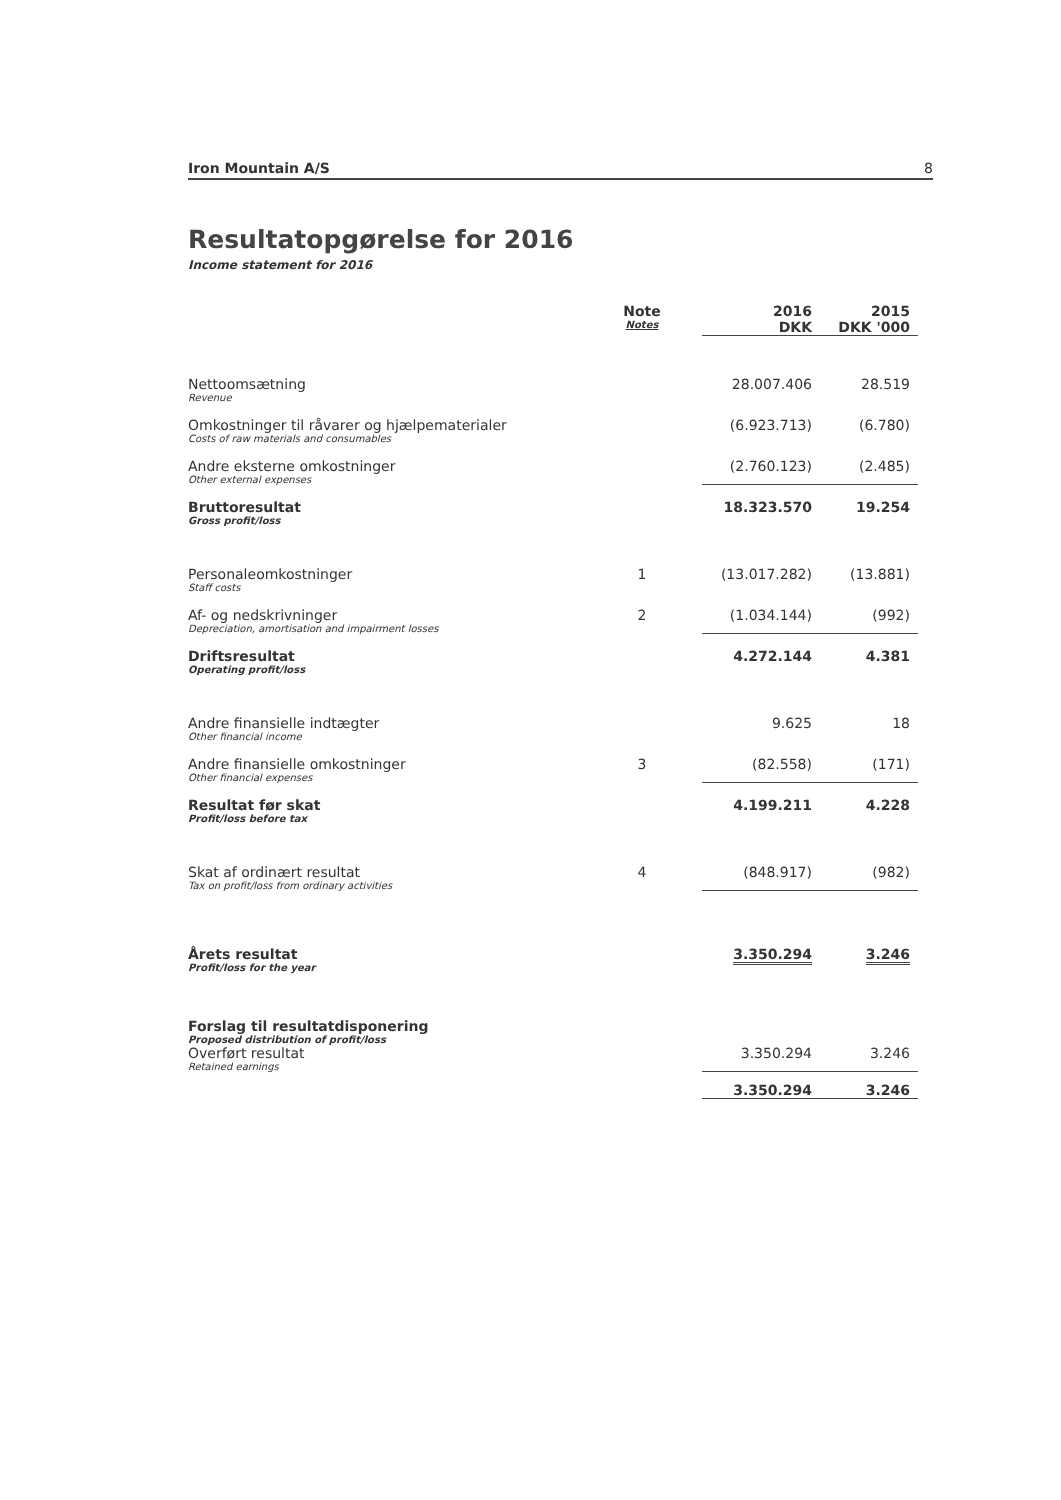Iron Mountain A/S 8
Resultatopgørelse for 2016
Income statement for 2016
| | Note Notes | 2016 DKK | 2015 DKK '000 |
| --- | --- | --- | --- |
| Nettoomsætning Revenue | | 28.007.406 | 28.519 |
| Omkostninger til råvarer og hjælpematerialer Costs of raw materials and consumables | | (6.923.713) | (6.780) |
| Andre eksterne omkostninger Other external expenses | | (2.760.123) | (2.485) |
| Bruttoresultat Gross profit/loss | | 18.323.570 | 19.254 |
| Personaleomkostninger Staff costs | 1 | (13.017.282) | (13.881) |
| Af- og nedskrivninger Depreciation, amortisation and impairment losses | 2 | (1.034.144) | (992) |
| Driftsresultat Operating profit/loss | | 4.272.144 | 4.381 |
| Andre finansielle indtægter Other financial income | | 9.625 | 18 |
| Andre finansielle omkostninger Other financial expenses | 3 | (82.558) | (171) |
| Resultat før skat Profit/loss before tax | | 4.199.211 | 4.228 |
| Skat af ordinært resultat Tax on profit/loss from ordinary activities | 4 | (848.917) | (982) |
| Årets resultat Profit/loss for the year | | 3.350.294 | 3.246 |
| Forslag til resultatdisponering Proposed distribution of profit/loss | | | |
| Overført resultat Retained earnings | | 3.350.294 | 3.246 |
| | | 3.350.294 | 3.246 |